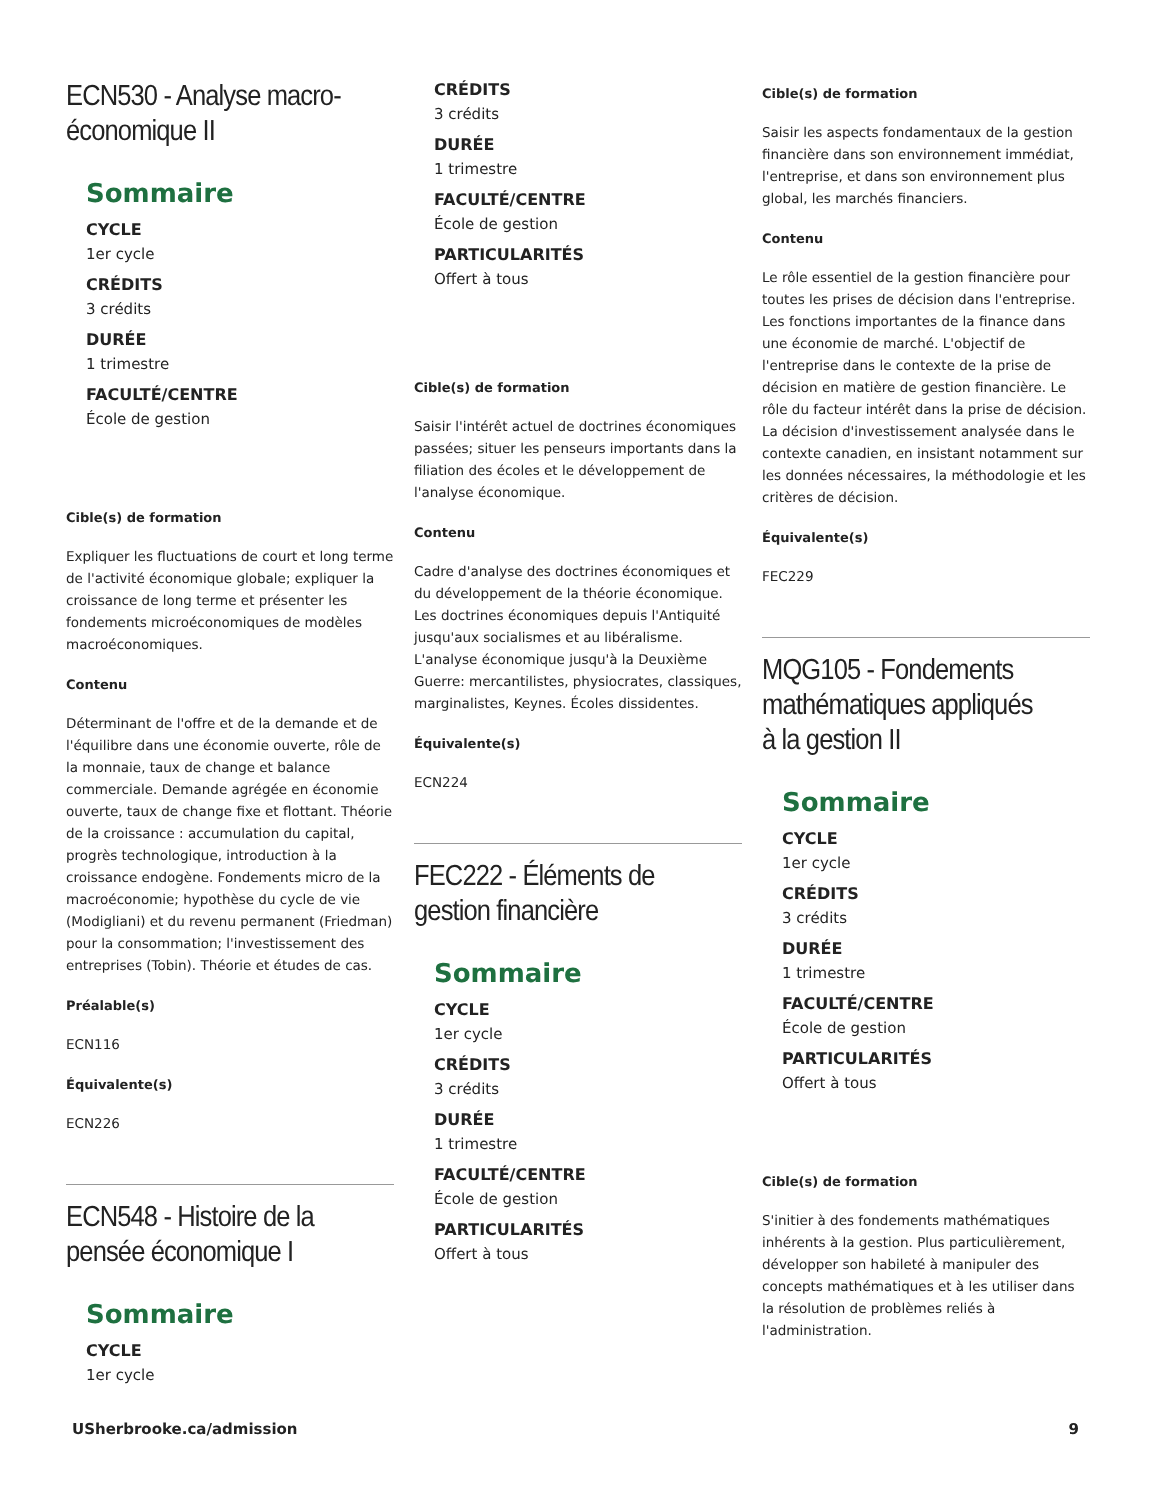ECN530 - Analyse macro-économique II
Sommaire
CYCLE
1er cycle
CRÉDITS
3 crédits
DURÉE
1 trimestre
FACULTÉ/CENTRE
École de gestion
Cible(s) de formation
Expliquer les fluctuations de court et long terme de l'activité économique globale; expliquer la croissance de long terme et présenter les fondements microéconomiques de modèles macroéconomiques.
Contenu
Déterminant de l'offre et de la demande et de l'équilibre dans une économie ouverte, rôle de la monnaie, taux de change et balance commerciale. Demande agrégée en économie ouverte, taux de change fixe et flottant. Théorie de la croissance : accumulation du capital, progrès technologique, introduction à la croissance endogène. Fondements micro de la macroéconomie; hypothèse du cycle de vie (Modigliani) et du revenu permanent (Friedman) pour la consommation; l'investissement des entreprises (Tobin). Théorie et études de cas.
Préalable(s)
ECN116
Équivalente(s)
ECN226
ECN548 - Histoire de la pensée économique I
Sommaire
CYCLE
1er cycle
CRÉDITS
3 crédits
DURÉE
1 trimestre
FACULTÉ/CENTRE
École de gestion
PARTICULARITÉS
Offert à tous
Cible(s) de formation
Saisir l'intérêt actuel de doctrines économiques passées; situer les penseurs importants dans la filiation des écoles et le développement de l'analyse économique.
Contenu
Cadre d'analyse des doctrines économiques et du développement de la théorie économique. Les doctrines économiques depuis l'Antiquité jusqu'aux socialismes et au libéralisme. L'analyse économique jusqu'à la Deuxième Guerre: mercantilistes, physiocrates, classiques, marginalistes, Keynes. Écoles dissidentes.
Équivalente(s)
ECN224
FEC222 - Éléments de gestion financière
Sommaire
CYCLE
1er cycle
CRÉDITS
3 crédits
DURÉE
1 trimestre
FACULTÉ/CENTRE
École de gestion
PARTICULARITÉS
Offert à tous
Cible(s) de formation
Saisir les aspects fondamentaux de la gestion financière dans son environnement immédiat, l'entreprise, et dans son environnement plus global, les marchés financiers.
Contenu
Le rôle essentiel de la gestion financière pour toutes les prises de décision dans l'entreprise. Les fonctions importantes de la finance dans une économie de marché. L'objectif de l'entreprise dans le contexte de la prise de décision en matière de gestion financière. Le rôle du facteur intérêt dans la prise de décision. La décision d'investissement analysée dans le contexte canadien, en insistant notamment sur les données nécessaires, la méthodologie et les critères de décision.
Équivalente(s)
FEC229
MQG105 - Fondements mathématiques appliqués à la gestion II
Sommaire
CYCLE
1er cycle
CRÉDITS
3 crédits
DURÉE
1 trimestre
FACULTÉ/CENTRE
École de gestion
PARTICULARITÉS
Offert à tous
Cible(s) de formation
S'initier à des fondements mathématiques inhérents à la gestion. Plus particulièrement, développer son habileté à manipuler des concepts mathématiques et à les utiliser dans la résolution de problèmes reliés à l'administration.
USherbrooke.ca/admission 9